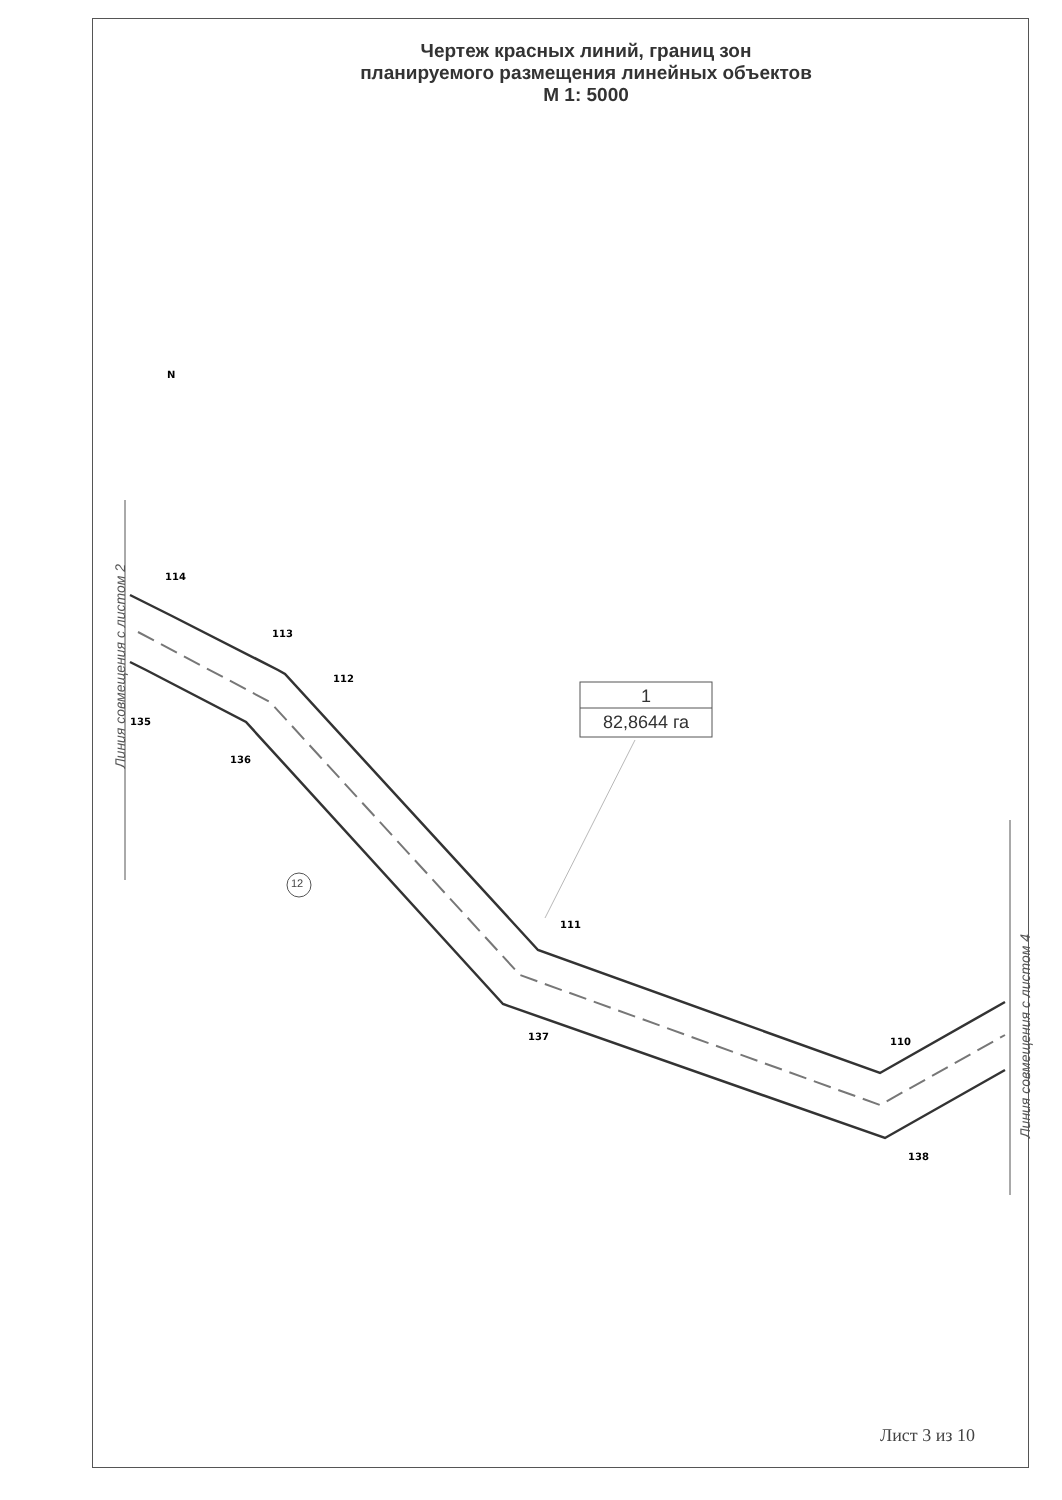Чертеж красных линий, границ зон
планируемого размещения линейных объектов
М 1: 5000
114
113
112
135
136
111
137
110
138
N
1
82,8644 га
12
Линия совмещения с листом 2
Линия совмещения с листом 4
Лист 3 из 10